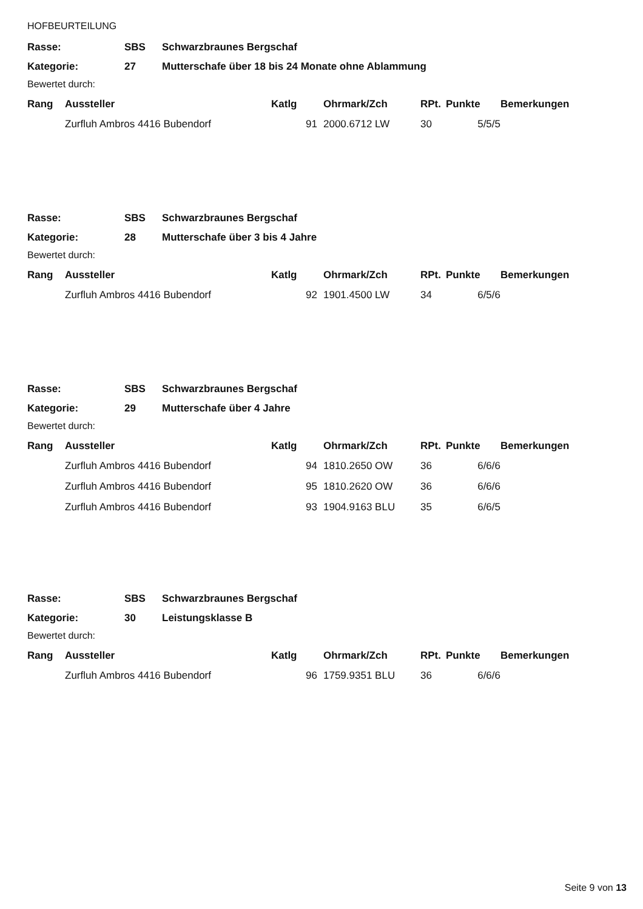HOFBEURTEILUNG
| Rasse: | SBS | Schwarzbraunes Bergschaf |
| Kategorie: | 27 | Mutterschafe über 18 bis 24 Monate ohne Ablammung |
Bewertet durch:
| Rang | Aussteller | Katlg | Ohrmark/Zch | RPt. | Punkte | Bemerkungen |
| --- | --- | --- | --- | --- | --- | --- |
| | Zurfluh Ambros 4416 Bubendorf | 91 | 2000.6712 LW | 30 | 5/5/5 | |
| Rasse: | SBS | Schwarzbraunes Bergschaf |
| Kategorie: | 28 | Mutterschafe über 3 bis 4 Jahre |
Bewertet durch:
| Rang | Aussteller | Katlg | Ohrmark/Zch | RPt. | Punkte | Bemerkungen |
| --- | --- | --- | --- | --- | --- | --- |
| | Zurfluh Ambros 4416 Bubendorf | 92 | 1901.4500 LW | 34 | 6/5/6 | |
| Rasse: | SBS | Schwarzbraunes Bergschaf |
| Kategorie: | 29 | Mutterschafe über 4 Jahre |
Bewertet durch:
| Rang | Aussteller | Katlg | Ohrmark/Zch | RPt. | Punkte | Bemerkungen |
| --- | --- | --- | --- | --- | --- | --- |
| | Zurfluh Ambros 4416 Bubendorf | 94 | 1810.2650 OW | 36 | 6/6/6 | |
| | Zurfluh Ambros 4416 Bubendorf | 95 | 1810.2620 OW | 36 | 6/6/6 | |
| | Zurfluh Ambros 4416 Bubendorf | 93 | 1904.9163 BLU | 35 | 6/6/5 | |
| Rasse: | SBS | Schwarzbraunes Bergschaf |
| Kategorie: | 30 | Leistungsklasse B |
Bewertet durch:
| Rang | Aussteller | Katlg | Ohrmark/Zch | RPt. | Punkte | Bemerkungen |
| --- | --- | --- | --- | --- | --- | --- |
| | Zurfluh Ambros 4416 Bubendorf | 96 | 1759.9351 BLU | 36 | 6/6/6 | |
Seite 9 von 13